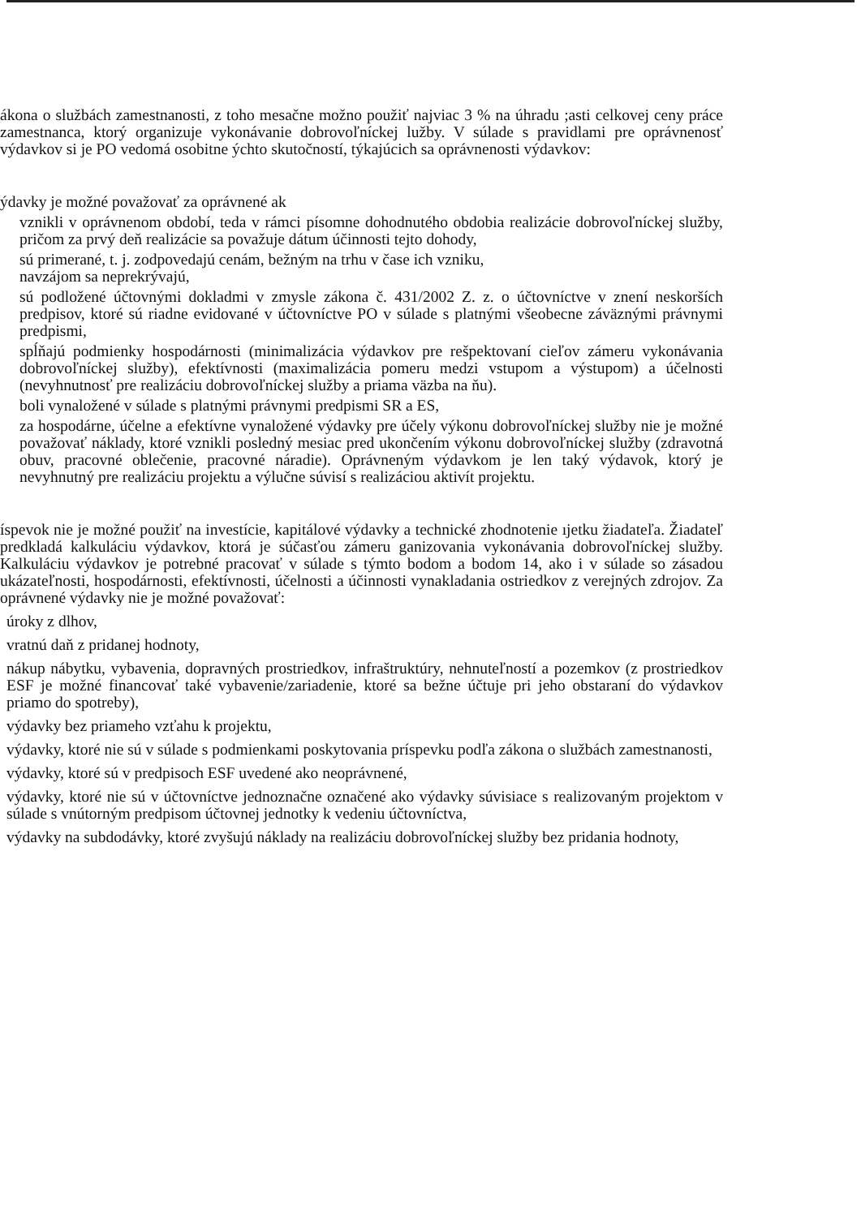ákona o službách zamestnanosti, z toho mesačne možno použiť najviac 3 % na úhradu ;asti celkovej ceny práce zamestnanca, ktorý organizuje vykonávanie dobrovoľníckej lužby. V súlade s pravidlami pre oprávnenosť výdavkov si je PO vedomá osobitne ýchto skutočností, týkajúcich sa oprávnenosti výdavkov:
ýdavky je možné považovať za oprávnené ak
vznikli v oprávnenom období, teda v rámci písomne dohodnutého obdobia realizácie dobrovoľníckej služby, pričom za prvý deň realizácie sa považuje dátum účinnosti tejto dohody,
sú primerané, t. j. zodpovedajú cenám, bežným na trhu v čase ich vzniku,
navzájom sa neprekrývajú,
sú podložené účtovnými dokladmi v zmysle zákona č. 431/2002 Z. z. o účtovníctve v znení neskorších predpisov, ktoré sú riadne evidované v účtovníctve PO v súlade s platnými všeobecne záväznými právnymi predpismi,
spĺňajú podmienky hospodárnosti (minimalizácia výdavkov pre rešpektovaní cieľov zámeru vykonávania dobrovoľníckej služby), efektívnosti (maximalizácia pomeru medzi vstupom a výstupom) a účelnosti (nevyhnutnosť pre realizáciu dobrovoľníckej služby a priama väzba na ňu).
boli vynaložené v súlade s platnými právnymi predpismi SR a ES,
za hospodárne, účelne a efektívne vynaložené výdavky pre účely výkonu dobrovoľníckej služby nie je možné považovať náklady, ktoré vznikli posledný mesiac pred ukončením výkonu dobrovoľníckej služby (zdravotná obuv, pracovné oblečenie, pracovné náradie). Oprávneným výdavkom je len taký výdavok, ktorý je nevyhnutný pre realizáciu projektu a výlučne súvisí s realizáciou aktivít projektu.
íspevok nie je možné použiť na investície, kapitálové výdavky a technické zhodnotenie ıjetku žiadateľa. Žiadateľ predkladá kalkuláciu výdavkov, ktorá je súčasťou zámeru ganizovania vykonávania dobrovoľníckej služby. Kalkuláciu výdavkov je potrebné pracovať v súlade s týmto bodom a bodom 14, ako i v súlade so zásadou ukázateľnosti, hospodárnosti, efektívnosti, účelnosti a účinnosti vynakladania ostriedkov z verejných zdrojov. Za oprávnené výdavky nie je možné považovať:
úroky z dlhov,
vratnú daň z pridanej hodnoty,
nákup nábytku, vybavenia, dopravných prostriedkov, infraštruktúry, nehnuteľností a pozemkov (z prostriedkov ESF je možné financovať také vybavenie/zariadenie, ktoré sa bežne účtuje pri jeho obstaraní do výdavkov priamo do spotreby),
výdavky bez priameho vzťahu k projektu,
výdavky, ktoré nie sú v súlade s podmienkami poskytovania príspevku podľa zákona o službách zamestnanosti,
výdavky, ktoré sú v predpisoch ESF uvedené ako neoprávnené,
výdavky, ktoré nie sú v účtovníctve jednoznačne označené ako výdavky súvisiace s realizovaným projektom v súlade s vnútorným predpisom účtovnej jednotky k vedeniu účtovníctva,
výdavky na subdodávky, ktoré zvyšujú náklady na realizáciu dobrovoľníckej služby bez pridania hodnoty,